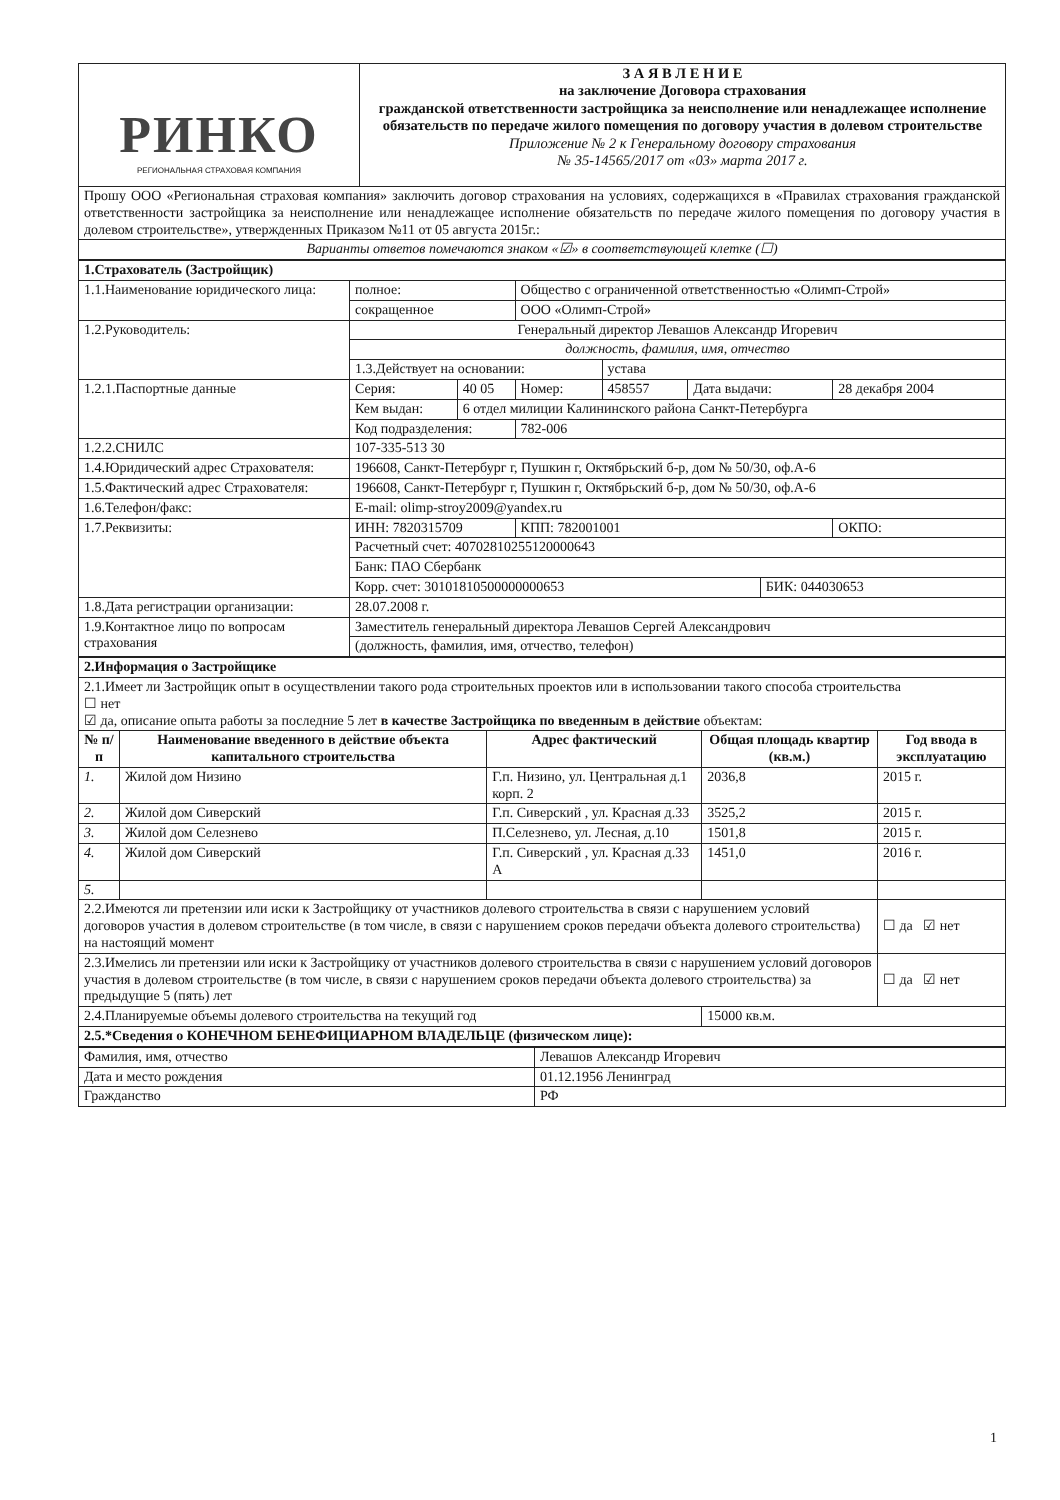| РИНКО РЕГИОНАЛЬНАЯ СТРАХОВАЯ КОМПАНИЯ | З А Я В Л Е Н И Е на заключение Договора страхования гражданской ответственности застройщика за неисполнение или ненадлежащее исполнение обязательств по передаче жилого помещения по договору участия в долевом строительстве Приложение № 2 к Генеральному договору страхования № 35-14565/2017 от «03» марта 2017 г. |
| Прошу ООО «Региональная страховая компания» заключить договор страхования на условиях, содержащихся в «Правилах страхования гражданской ответственности застройщика за неисполнение или ненадлежащее исполнение обязательств по передаче жилого помещения по договору участия в долевом строительстве», утвержденных Приказом №11 от 05 августа 2015г.: | |
| Варианты ответов помечаются знаком «☑» в соответствующей клетке (☐) | |
| 1.Страхователь (Застройщик) | | | | | | | |
| 1.1.Наименование юридического лица: | полное: | | Общество с ограниченной ответственностью «Олимп-Строй» | | | | |
| | сокращенное | | ООО «Олимп-Строй» | | | | |
| 1.2.Руководитель: | Генеральный директор Левашов Александр Игоревич | | | | | | |
| | должность, фамилия, имя, отчество | | | | | | |
| | 1.3.Действует на основании: | | | устава | | | |
| 1.2.1.Паспортные данные | Серия: | 40 05 | Номер: | 458557 | Дата выдачи: | | 28 декабря 2004 |
| | Кем выдан: | 6 отдел милиции Калининского района Санкт-Петербурга | | | | | |
| | Код подразделения: | | 782-006 | | | | |
| 1.2.2.СНИЛС | 107-335-513 30 | | | | | | |
| 1.4.Юридический адрес Страхователя: | 196608, Санкт-Петербург г, Пушкин г, Октябрьский б-р, дом № 50/30, оф.А-6 | | | | | | |
| 1.5.Фактический адрес Страхователя: | 196608, Санкт-Петербург г, Пушкин г, Октябрьский б-р, дом № 50/30, оф.А-6 | | | | | | |
| 1.6.Телефон/факс: | E-mail: olimp-stroy2009@yandex.ru | | | | | | |
| 1.7.Реквизиты: | ИНН: 7820315709 | | КПП: 782001001 | | | | ОКПО: |
| | Расчетный счет: 40702810255120000643 | | | | | | |
| | Банк: ПАО Сбербанк | | | | | | |
| | Корр. счет: 30101810500000000653 | | | | | БИК: 044030653 | |
| 1.8.Дата регистрации организации: | 28.07.2008 г. | | | | | | |
| 1.9.Контактное лицо по вопросам страхования | Заместитель генеральный директора Левашов Сергей Александрович | | | | | | |
| | (должность, фамилия, имя, отчество, телефон) | | | | | | |
| 2.Информация о Застройщике | | | | |
| 2.1.Имеет ли Застройщик опыт в осуществлении такого рода строительных проектов или в использовании такого способа строительства ☐ нет ☑ да, описание опыта работы за последние 5 лет в качестве Застройщика по введенным в действие объектам: | | | | |
| № п/п | Наименование введенного в действие объекта капитального строительства | Адрес фактический | Общая площадь квартир (кв.м.) | Год ввода в эксплуатацию |
| 1. | Жилой дом Низино | Г.п. Низино, ул. Центральная д.1 корп. 2 | 2036,8 | 2015 г. |
| 2. | Жилой дом Сиверский | Г.п. Сиверский , ул. Красная д.33 | 3525,2 | 2015 г. |
| 3. | Жилой дом Селезнево | П.Селезнево, ул. Лесная, д.10 | 1501,8 | 2015 г. |
| 4. | Жилой дом Сиверский | Г.п. Сиверский , ул. Красная д.33 А | 1451,0 | 2016 г. |
| 5. | | | | |
| 2.2.Имеются ли претензии или иски к Застройщику от участников долевого строительства в связи с нарушением условий договоров участия в долевом строительстве (в том числе, в связи с нарушением сроков передачи объекта долевого строительства) на настоящий момент | | | | ☐ да ☑ нет |
| 2.3.Имелись ли претензии или иски к Застройщику от участников долевого строительства в связи с нарушением условий договоров участия в долевом строительстве (в том числе, в связи с нарушением сроков передачи объекта долевого строительства) за предыдущие 5 (пять) лет | | | | ☐ да ☑ нет |
| 2.4.Планируемые объемы долевого строительства на текущий год | | | 15000 кв.м. | |
| 2.5.*Сведения о КОНЕЧНОМ БЕНЕФИЦИАРНОМ ВЛАДЕЛЬЦЕ (физическом лице): | | | | |
| Фамилия, имя, отчество | Левашов Александр Игоревич |
| Дата и место рождения | 01.12.1956 Ленинград |
| Гражданство | РФ |
1